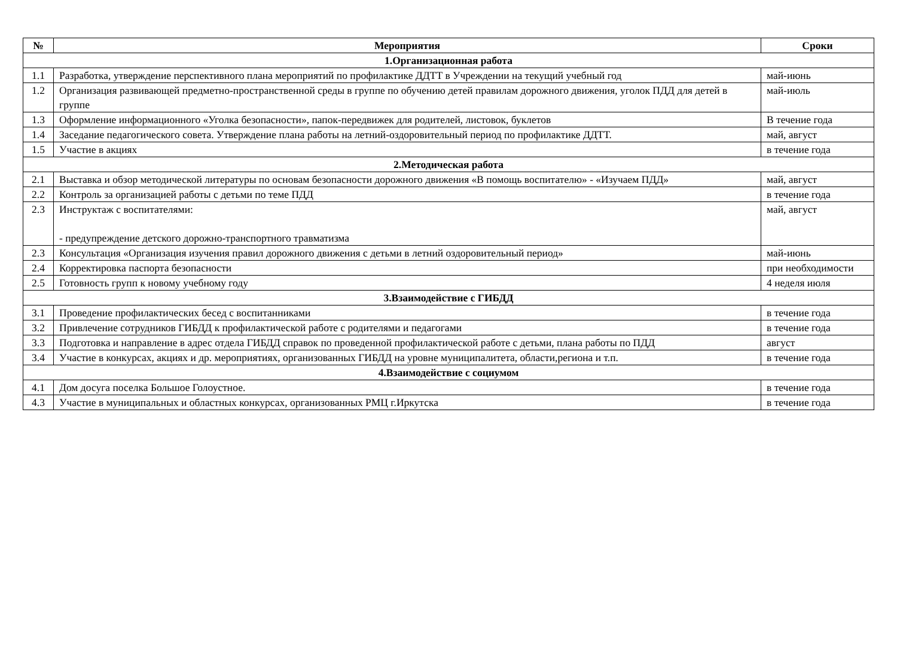| № | Мероприятия | Сроки |
| --- | --- | --- |
| 1.Организационная работа | | |
| 1.1 | Разработка, утверждение перспективного плана мероприятий по профилактике ДДТТ в Учреждении на текущий учебный год | май-июнь |
| 1.2 | Организация развивающей предметно-пространственной среды в группе по обучению детей правилам дорожного движения, уголок ПДД для детей в группе | май-июль |
| 1.3 | Оформление информационного «Уголка безопасности», папок-передвижек для родителей, листовок, буклетов | В течение года |
| 1.4 | Заседание педагогического совета. Утверждение плана работы на летний-оздоровительный период по профилактике ДДТТ. | май, август |
| 1.5 | Участие в акциях | в течение года |
| 2.Методическая работа | | |
| 2.1 | Выставка и обзор методической литературы по основам безопасности дорожного движения «В помощь воспитателю» - «Изучаем ПДД» | май, август |
| 2.2 | Контроль за организацией работы с детьми по теме ПДД | в течение года |
| 2.3 | Инструктаж с воспитателями: - предупреждение детского дорожно-транспортного травматизма | май, август |
| 2.3 | Консультация «Организация изучения правил дорожного движения с детьми в летний оздоровительный период» | май-июнь |
| 2.4 | Корректировка паспорта безопасности | при необходимости |
| 2.5 | Готовность групп к новому учебному году | 4 неделя июля |
| 3.Взаимодействие с ГИБДД | | |
| 3.1 | Проведение профилактических бесед с воспитанниками | в течение года |
| 3.2 | Привлечение сотрудников ГИБДД к профилактической работе с родителями и педагогами | в течение года |
| 3.3 | Подготовка и направление в адрес отдела ГИБДД справок по проведенной профилактической работе с детьми, плана работы по ПДД | август |
| 3.4 | Участие в конкурсах, акциях и др. мероприятиях, организованных ГИБДД на уровне муниципалитета, области,региона и т.п. | в течение года |
| 4.Взаимодействие с социумом | | |
| 4.1 | Дом досуга поселка Большое Голоустное. | в течение года |
| 4.3 | Участие в муниципальных и областных конкурсах, организованных РМЦ г.Иркутска | в течение года |